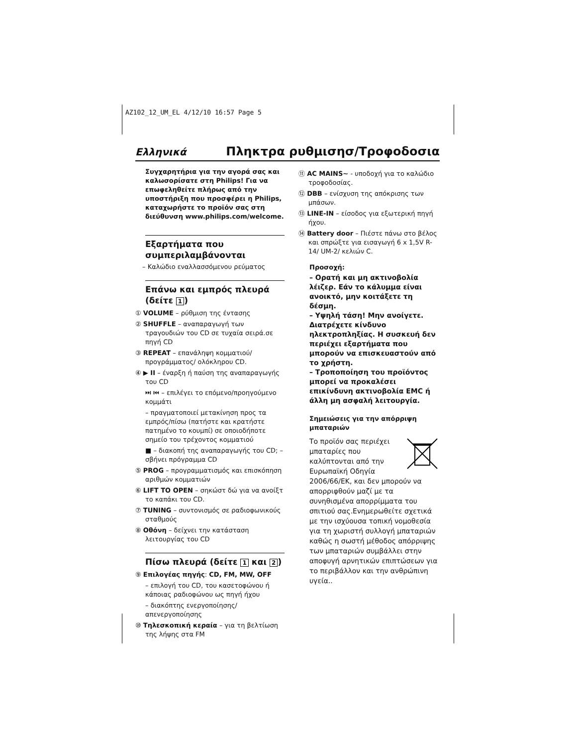AZ102_12_UM_EL 4/12/10 16:57 Page 5
Ελληνικά Πληκτρα ρυθμισησ/Τροφοδοσια
Συγχαρητήρια για την αγορά σας και καλωσορίσατε στη Philips! Για να επωφεληθείτε πλήρως από την υποστήριξη που προσφέρει η Philips, καταχωρήστε το προϊόν σας στη διεύθυνση www.philips.com/welcome.
Εξαρτήματα που συμπεριλαμβάνονται
– Καλώδιο εναλλασσόμενου ρεύματος
Επάνω και εμπρός πλευρά (δείτε 1)
① VOLUME – ρύθμιση της έντασης
② SHUFFLE – αναπαραγωγή των τραγουδιών του CD σε τυχαία σειρά.σε πηγή CD
③ REPEAT – επανάληψη κομματιού/ προγράμματος/ ολόκληρου CD.
④ ▶ II – έναρξη ή παύση της αναπαραγωγής του CD
⏭ ⏮ – επιλέγει το επόμενο/προηγούμενο κομμάτι
– πραγματοποιεί μετακίνηση προς τα εμπρός/πίσω (πατήστε και κρατήστε πατημένο το κουμπί) σε οποιοδήποτε σημείο του τρέχοντος κομματιού
■ – διακοπή της αναπαραγωγής του CD; – σβήνει πρόγραμμα CD
⑤ PROG – προγραμματισμός και επισκόπηση αριθμών κομματιών
⑥ LIFT TO OPEN – σηκώστ δώ για να ανοίξτ το καπάκι του CD.
⑦ TUNING – συντονισμός σε ραδιοφωνικούς σταθμούς
⑧ Οθόνη – δείχνει την κατάσταση λειτουργίας του CD
Πίσω πλευρά (δείτε 1 και 2)
⑨ Επιλογέας πηγής: CD, FM, MW, OFF
– επιλογή του CD, του κασετοφώνου ή κάποιας ραδιοφώνου ως πηγή ήχου
– διακόπτης ενεργοποίησης/απενεργοποίησης
⑩ Τηλεσκοπική κεραία – για τη βελτίωση της λήψης στα FM
⑪ AC MAINS~ - υποδοχή για το καλώδιο τροφοδοσίας.
⑫ DBB – ενίσχυση της απόκρισης των μπάσων.
⑬ LINE-IN – είσοδος για εξωτερική πηγή ήχου.
⑭ Battery door – Πιέστε πάνω στο βέλος και σπρώξτε για εισαγωγή 6 x 1,5V R-14/ UM-2/ κελιών C.
Προσοχή:
– Ορατή και μη ακτινοβολία λέιζερ. Εάν το κάλυμμα είναι ανοικτό, μην κοιτάξετε τη δέσμη.
– Υψηλή τάση! Μην ανοίγετε. Διατρέχετε κίνδυνο ηλεκτροπληξίας. Η συσκευή δεν περιέχει εξαρτήματα που μπορούν να επισκευαστούν από το χρήστη.
– Τροποποίηση του προϊόντος μπορεί να προκαλέσει επικίνδυνη ακτινοβολία EMC ή άλλη μη ασφαλή λειτουργία.
Σημειώσεις για την απόρριψη μπαταριών
Το προϊόν σας περιέχει μπαταρίες που καλύπτονται από την Ευρωπαϊκή Οδηγία 2006/66/ΕΚ, και δεν μπορούν να απορριφθούν μαζί με τα συνηθισμένα απορρίμματα του σπιτιού σας.Ενημερωθείτε σχετικά με την ισχύουσα τοπική νομοθεσία για τη χωριστή συλλογή μπαταριών καθώς η σωστή μέθοδος απόρριψης των μπαταριών συμβάλλει στην αποφυγή αρνητικών επιπτώσεων για το περιβάλλον και την ανθρώπινη υγεία..